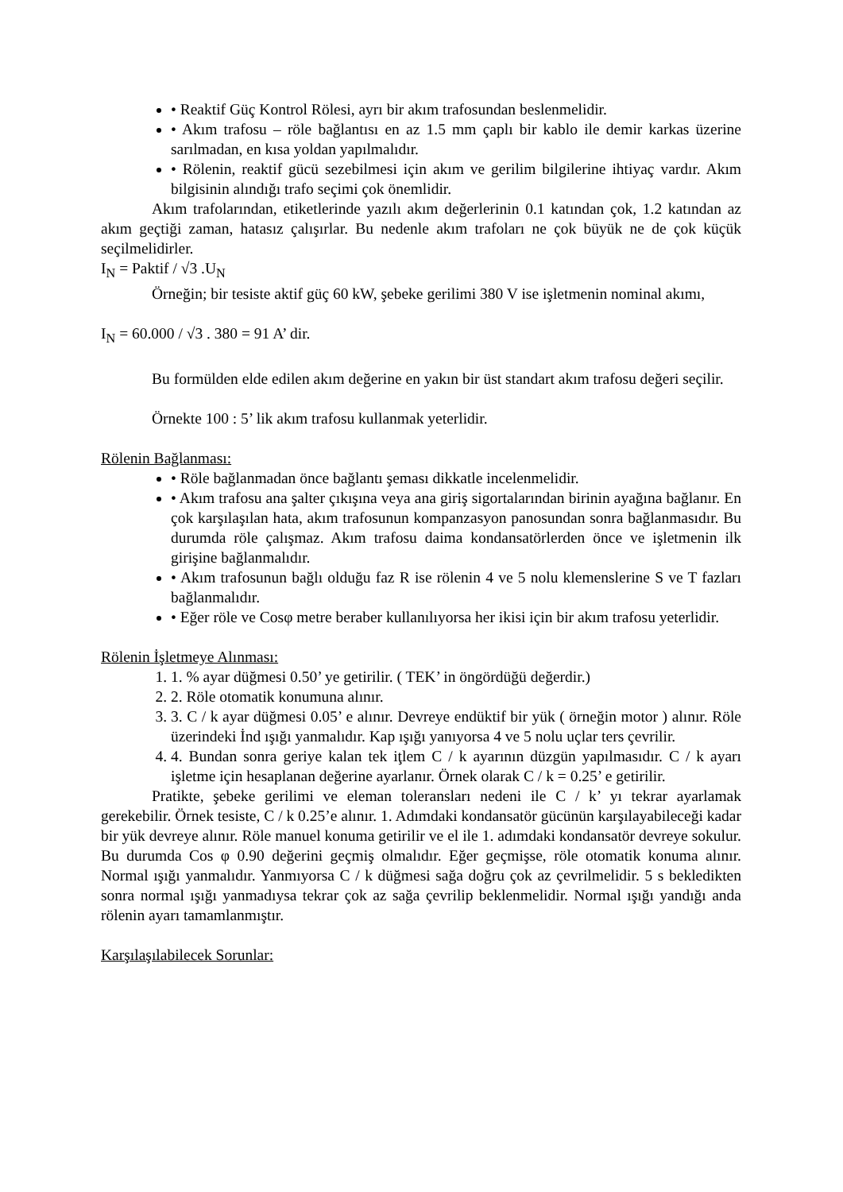• Reaktif Güç Kontrol Rölesi, ayrı bir akım trafosundan beslenmelidir.
• Akım trafosu – röle bağlantısı en az 1.5 mm çaplı bir kablo ile demir karkas üzerine sarılmadan, en kısa yoldan yapılmalıdır.
• Rölenin, reaktif gücü sezebilmesi için akım ve gerilim bilgilerine ihtiyaç vardır. Akım bilgisinin alındığı trafo seçimi çok önemlidir.
Akım trafolarından, etiketlerinde yazılı akım değerlerinin 0.1 katından çok, 1.2 katından az akım geçtiği zaman, hatasız çalışırlar. Bu nedenle akım trafoları ne çok büyük ne de çok küçük seçilmelidirler.
I<sub>N</sub> = Paktif / √3 .U<sub>N</sub>
Örneğin; bir tesiste aktif güç 60 kW, şebeke gerilimi 380 V ise işletmenin nominal akımı,
I<sub>N</sub> = 60.000 / √3 . 380 = 91 A’ dir.
Bu formülden elde edilen akım değerine en yakın bir üst standart akım trafosu değeri seçilir.
Örnekte 100 : 5’ lik akım trafosu kullanmak yeterlidir.
Rölenin Bağlanması:
• Röle bağlanmadan önce bağlantı şeması dikkatle incelenmelidir.
• Akım trafosu ana şalter çıkışına veya ana giriş sigortalarından birinin ayağına bağlanır. En çok karşılaşılan hata, akım trafosunun kompanzasyon panosundan sonra bağlanmasıdır. Bu durumda röle çalışmaz. Akım trafosu daima kondansatörlerden önce ve işletmenin ilk girişine bağlanmalıdır.
• Akım trafosunun bağlı olduğu faz R ise rölenin 4 ve 5 nolu klemenslerine S ve T fazları bağlanmalıdır.
• Eğer röle ve Cosφ metre beraber kullanılıyorsa her ikisi için bir akım trafosu yeterlidir.
Rölenin İşletmeye Alınması:
1. 1. % ayar düğmesi 0.50’ ye getirilir. ( TEK’ in öngördüğü değerdir.)
2. 2. Röle otomatik konumuna alınır.
3. 3. C / k ayar düğmesi 0.05’ e alınır. Devreye endüktif bir yük ( örneğin motor ) alınır. Röle üzerindeki İnd ışığı yanmalıdır. Kap ışığı yanıyorsa 4 ve 5 nolu uçlar ters çevrilir.
4. 4. Bundan sonra geriye kalan tek iţlem C / k ayarının düzgün yapılmasıdır. C / k ayarı işletme için hesaplanan değerine ayarlanır. Örnek olarak C / k = 0.25’ e getirilir.
Pratikte, şebeke gerilimi ve eleman toleransları nedeni ile C / k’ yı tekrar ayarlamak gerekebilir. Örnek tesiste, C / k 0.25’e alınır. 1. Adımdaki kondansatör gücünün karşılayabileceği kadar bir yük devreye alınır. Röle manuel konuma getirilir ve el ile 1. adımdaki kondansatör devreye sokulur. Bu durumda Cos φ 0.90 değerini geçmiş olmalıdır. Eğer geçmişse, röle otomatik konuma alınır. Normal ışığı yanmalıdır. Yanmıyorsa C / k düğmesi sağa doğru çok az çevrilmelidir. 5 s bekledikten sonra normal ışığı yanmadıysa tekrar çok az sağa çevrilip beklenmelidir. Normal ışığı yandığı anda rölenin ayarı tamamlanmıştır.
Karşılaşılabilecek Sorunlar: